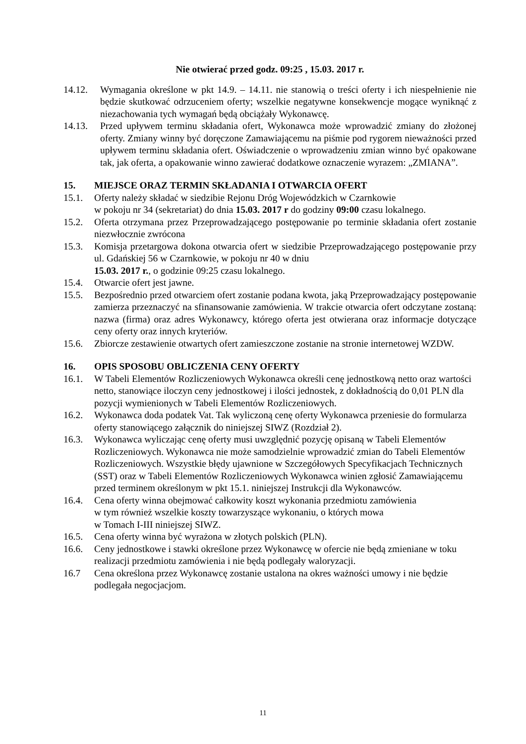Nie otwierać przed godz. 09:25 , 15.03. 2017 r.
14.12. Wymagania określone w pkt 14.9. – 14.11. nie stanowią o treści oferty i ich niespełnienie nie będzie skutkować odrzuceniem oferty; wszelkie negatywne konsekwencje mogące wyniknąć z niezachowania tych wymagań będą obciążały Wykonawcę.
14.13. Przed upływem terminu składania ofert, Wykonawca może wprowadzić zmiany do złożonej oferty. Zmiany winny być doręczone Zamawiającemu na piśmie pod rygorem nieważności przed upływem terminu składania ofert. Oświadczenie o wprowadzeniu zmian winno być opakowane tak, jak oferta, a opakowanie winno zawierać dodatkowe oznaczenie wyrazem: „ZMIANA”.
15. MIEJSCE ORAZ TERMIN SKŁADANIA I OTWARCIA OFERT
15.1. Oferty należy składać w siedzibie Rejonu Dróg Wojewódzkich w Czarnkowie
w pokoju nr 34 (sekretariat) do dnia 15.03. 2017 r do godziny 09:00 czasu lokalnego.
15.2. Oferta otrzymana przez Przeprowadzającego postępowanie po terminie składania ofert zostanie niezwłocznie zwrócona
15.3. Komisja przetargowa dokona otwarcia ofert w siedzibie Przeprowadzającego postępowanie przy ul. Gdańskiej 56 w Czarnkowie, w pokoju nr 40 w dniu
15.03. 2017 r., o godzinie 09:25 czasu lokalnego.
15.4. Otwarcie ofert jest jawne.
15.5. Bezpośrednio przed otwarciem ofert zostanie podana kwota, jaką Przeprowadzający postępowanie zamierza przeznaczyć na sfinansowanie zamówienia. W trakcie otwarcia ofert odczytane zostaną: nazwa (firma) oraz adres Wykonawcy, którego oferta jest otwierana oraz informacje dotyczące ceny oferty oraz innych kryteriów.
15.6. Zbiorcze zestawienie otwartych ofert zamieszczone zostanie na stronie internetowej WZDW.
16. OPIS SPOSOBU OBLICZENIA CENY OFERTY
16.1. W Tabeli Elementów Rozliczeniowych Wykonawca określi cenę jednostkową netto oraz wartości netto, stanowiące iloczyn ceny jednostkowej i ilości jednostek, z dokładnością do 0,01 PLN dla pozycji wymienionych w Tabeli Elementów Rozliczeniowych.
16.2. Wykonawca doda podatek Vat. Tak wyliczoną cenę oferty Wykonawca przeniesie do formularza oferty stanowiącego załącznik do niniejszej SIWZ (Rozdział 2).
16.3. Wykonawca wyliczając cenę oferty musi uwzględnić pozycję opisaną w Tabeli Elementów Rozliczeniowych. Wykonawca nie może samodzielnie wprowadzić zmian do Tabeli Elementów Rozliczeniowych. Wszystkie błędy ujawnione w Szczegółowych Specyfikacjach Technicznych (SST) oraz w Tabeli Elementów Rozliczeniowych Wykonawca winien zgłosić Zamawiającemu przed terminem określonym w pkt 15.1. niniejszej Instrukcji dla Wykonawców.
16.4. Cena oferty winna obejmować całkowity koszt wykonania przedmiotu zamówienia
w tym również wszelkie koszty towarzyszące wykonaniu, o których mowa
w Tomach I-III niniejszej SIWZ.
16.5. Cena oferty winna być wyrażona w złotych polskich (PLN).
16.6. Ceny jednostkowe i stawki określone przez Wykonawcę w ofercie nie będą zmieniane w toku realizacji przedmiotu zamówienia i nie będą podlegały waloryzacji.
16.7 Cena określona przez Wykonawcę zostanie ustalona na okres ważności umowy i nie będzie podlegała negocjacjom.
11